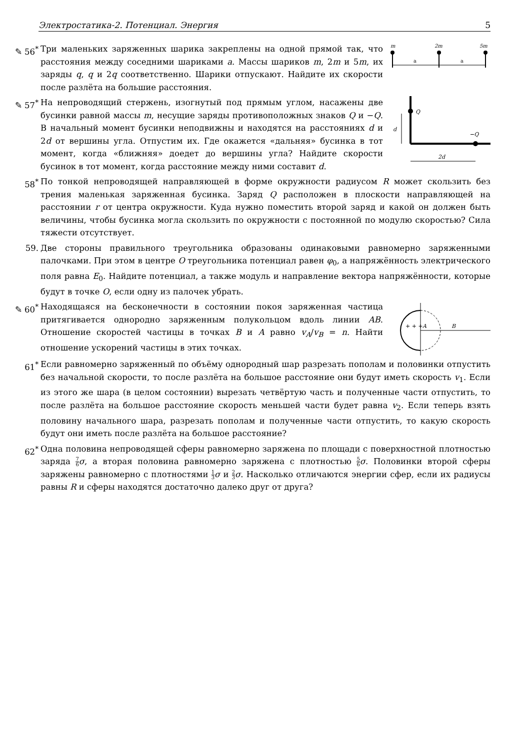Электростатика-2. Потенциал. Энергия 5
✎ 56<sup>*</sup>
m
2m
5m
a
a
Три маленьких заряженных шарика закреплены на одной прямой так, что расстояния между соседними шариками a. Массы шариков m, 2m и 5m, их заряды q, q и 2q соответственно. Шарики отпускают. Найдите их скорости после разлёта на большие расстояния.
✎ 57<sup>*</sup>
Q
−Q
d
2d
На непроводящий стержень, изогнутый под прямым углом, насажены две бусинки равной массы m, несущие заряды противоположных знаков Q и −Q. В начальный момент бусинки неподвижны и находятся на расстояниях d и 2d от вершины угла. Отпустим их. Где окажется «дальняя» бусинка в тот момент, когда «ближняя» доедет до вершины угла? Найдите скорости бусинок в тот момент, когда расстояние между ними составит d.
58<sup>*</sup> По тонкой непроводящей направляющей в форме окружности радиусом R может скользить без трения маленькая заряженная бусинка. Заряд Q расположен в плоскости направляющей на расстоянии r от центра окружности. Куда нужно поместить второй заряд и какой он должен быть величины, чтобы бусинка могла скользить по окружности с постоянной по модулю скоростью? Сила тяжести отсутствует.
59. Две стороны правильного треугольника образованы одинаковыми равномерно заряженными палочками. При этом в центре O треугольника потенциал равен φ<sub>0</sub>, а напряжённость электрического поля равна E<sub>0</sub>. Найдите потенциал, а также модуль и направление вектора напряжённости, которые будут в точке O, если одну из палочек убрать.
✎ 60<sup>*</sup>
A
B
+ + +
Находящаяся на бесконечности в состоянии покоя заряженная частица притягивается однородно заряженным полукольцом вдоль линии AB. Отношение скоростей частицы в точках B и A равно v<sub>A</sub>/v<sub>B</sub> = n. Найти отношение ускорений частицы в этих точках.
61<sup>*</sup> Если равномерно заряженный по объёму однородный шар разрезать пополам и половинки отпустить без начальной скорости, то после разлёта на большое расстояние они будут иметь скорость v<sub>1</sub>. Если из этого же шара (в целом состоянии) вырезать четвёртую часть и полученные части отпустить, то после разлёта на большое расстояние скорость меньшей части будет равна v<sub>2</sub>. Если теперь взять половину начального шара, разрезать пополам и полученные части отпустить, то какую скорость будут они иметь после разлёта на большое расстояние?
62<sup>*</sup> Одна половина непроводящей сферы равномерно заряжена по площади с поверхностной плотностью заряда 7 6 σ, а вторая половина равномерно заряжена с плотностью 5 6 σ. Половинки второй сферы заряжены равномерно с плотностями 1 3 σ и 2 3 σ. Насколько отличаются энергии сфер, если их радиусы равны R и сферы находятся достаточно далеко друг от друга?